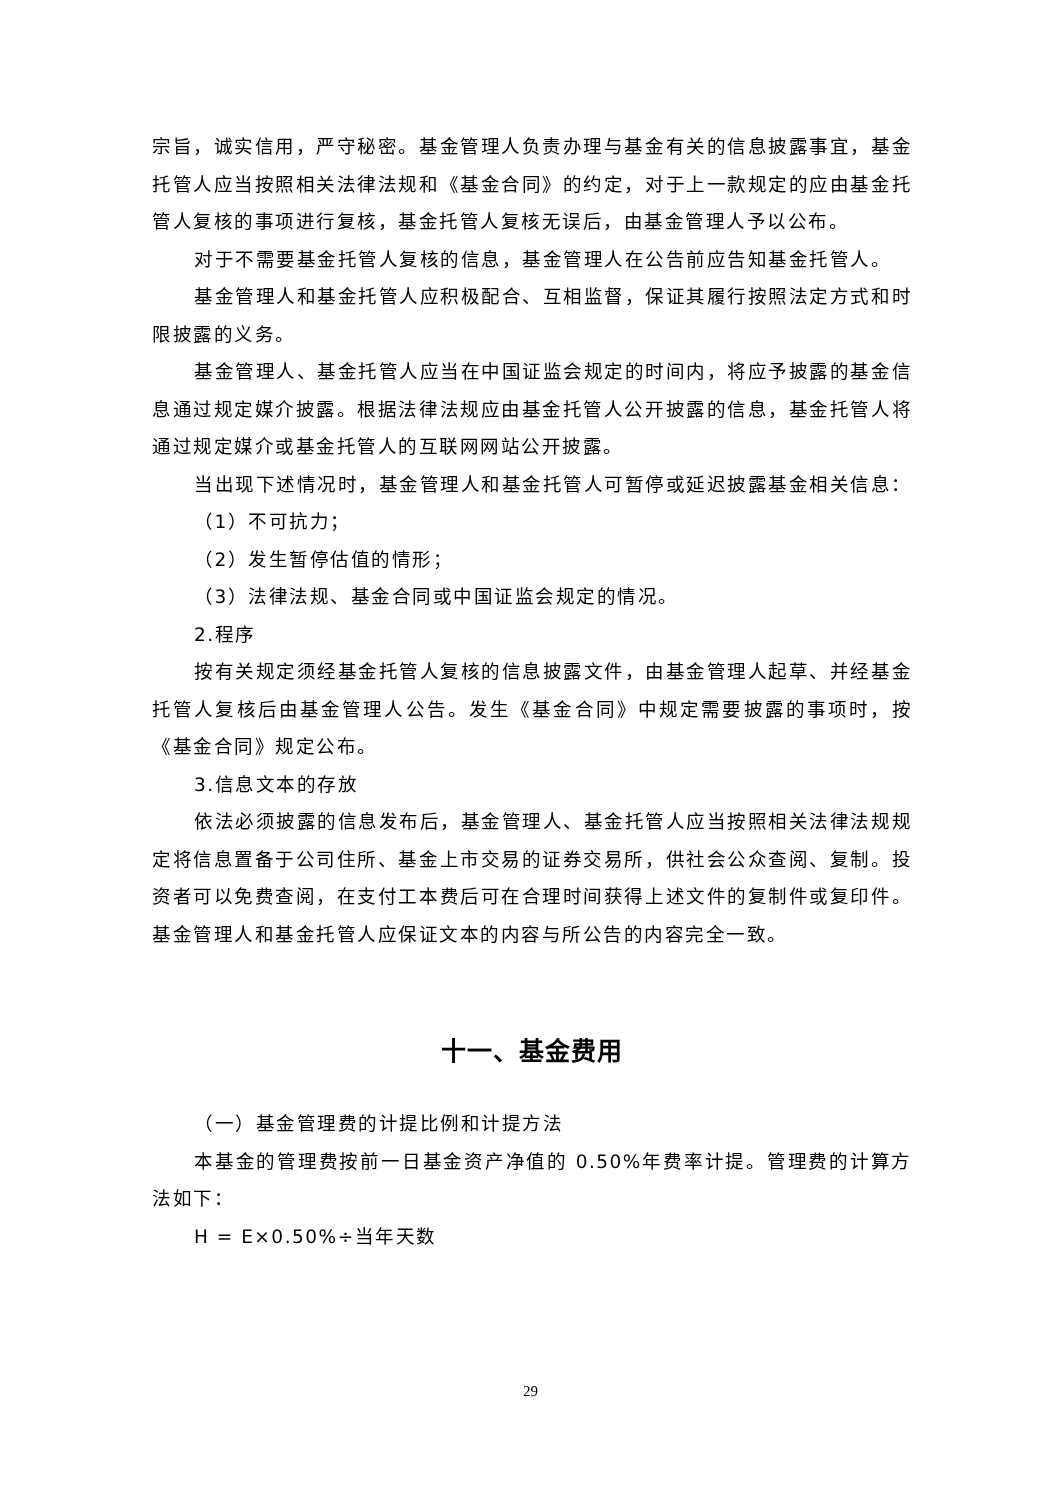宗旨，诚实信用，严守秘密。基金管理人负责办理与基金有关的信息披露事宜，基金托管人应当按照相关法律法规和《基金合同》的约定，对于上一款规定的应由基金托管人复核的事项进行复核，基金托管人复核无误后，由基金管理人予以公布。
对于不需要基金托管人复核的信息，基金管理人在公告前应告知基金托管人。
基金管理人和基金托管人应积极配合、互相监督，保证其履行按照法定方式和时限披露的义务。
基金管理人、基金托管人应当在中国证监会规定的时间内，将应予披露的基金信息通过规定媒介披露。根据法律法规应由基金托管人公开披露的信息，基金托管人将通过规定媒介或基金托管人的互联网网站公开披露。
当出现下述情况时，基金管理人和基金托管人可暂停或延迟披露基金相关信息：
（1）不可抗力；
（2）发生暂停估值的情形；
（3）法律法规、基金合同或中国证监会规定的情况。
2.程序
按有关规定须经基金托管人复核的信息披露文件，由基金管理人起草、并经基金托管人复核后由基金管理人公告。发生《基金合同》中规定需要披露的事项时，按《基金合同》规定公布。
3.信息文本的存放
依法必须披露的信息发布后，基金管理人、基金托管人应当按照相关法律法规规定将信息置备于公司住所、基金上市交易的证券交易所，供社会公众查阅、复制。投资者可以免费查阅，在支付工本费后可在合理时间获得上述文件的复制件或复印件。基金管理人和基金托管人应保证文本的内容与所公告的内容完全一致。
十一、基金费用
（一）基金管理费的计提比例和计提方法
本基金的管理费按前一日基金资产净值的 0.50%年费率计提。管理费的计算方法如下：
H = E×0.50%÷当年天数
29